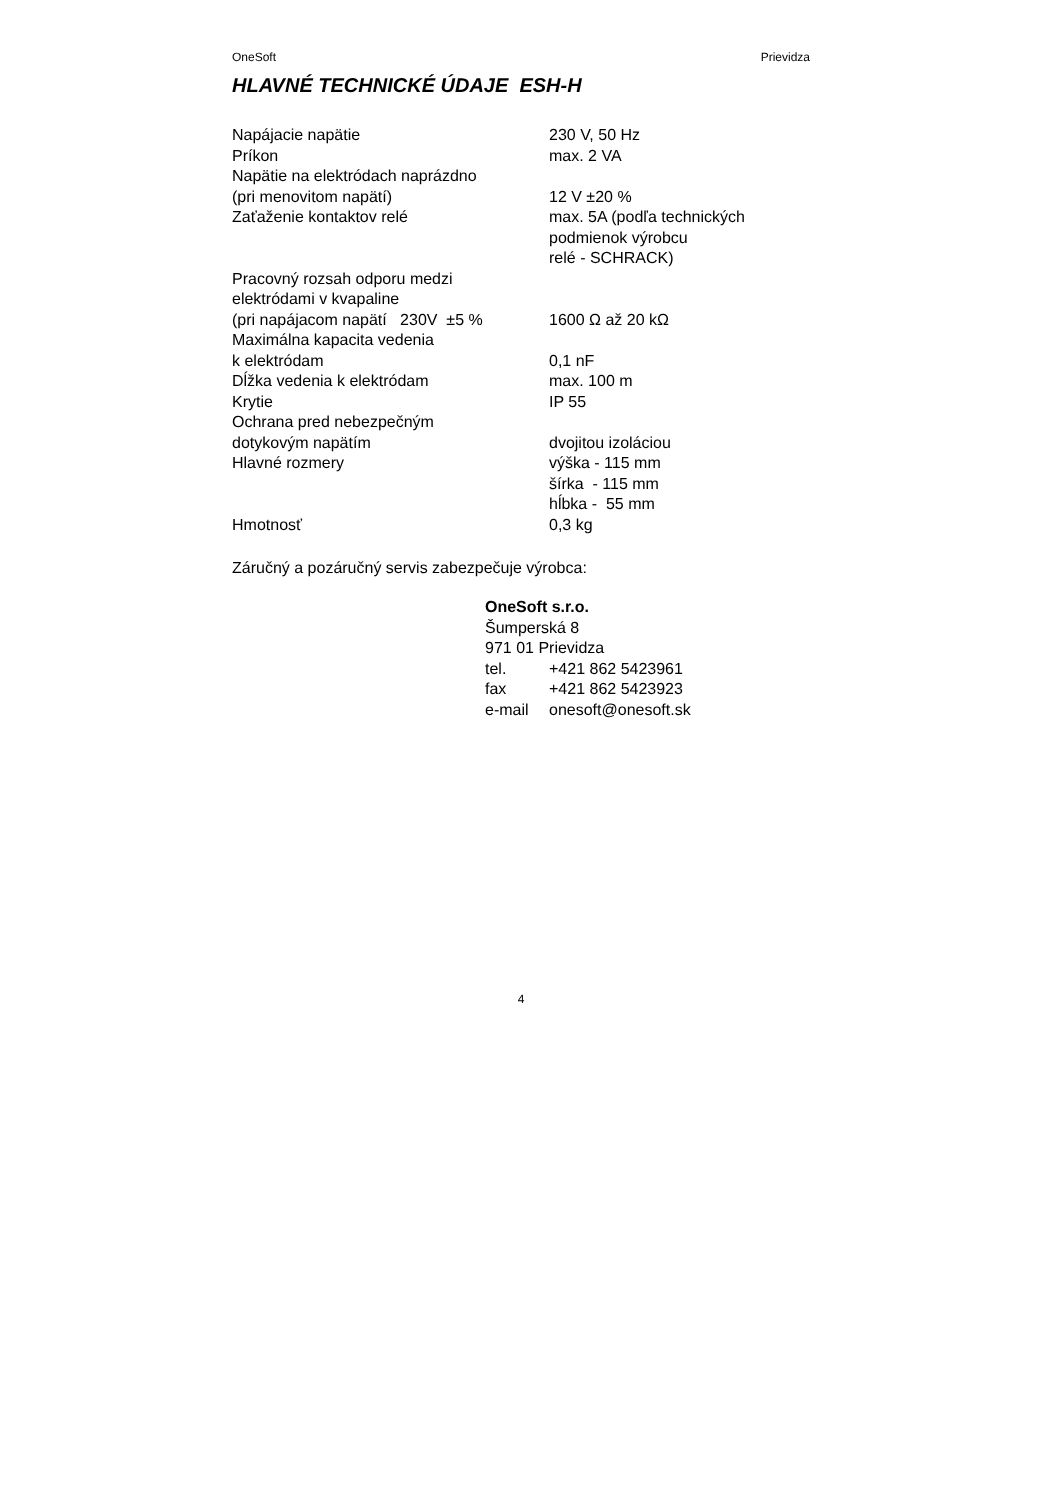OneSoft Prievidza
HLAVNÉ TECHNICKÉ ÚDAJE ESH-H
| Napájacie napätie | 230 V, 50 Hz |
| Príkon | max. 2 VA |
| Napätie na elektródach naprázdno (pri menovitom napätí) | 12 V ±20 % |
| Zaťaženie kontaktov relé | max. 5A (podľa technických podmienok výrobcu relé - SCHRACK) |
| Pracovný rozsah odporu medzi elektródami v kvapaline (pri napájacom napätí 230V ±5 % | 1600 Ω až 20 kΩ |
| Maximálna kapacita vedenia k elektródam | 0,1 nF |
| Dĺžka vedenia k elektródam | max. 100 m |
| Krytie | IP 55 |
| Ochrana pred nebezpečným dotykovým napätím | dvojitou izoláciou |
| Hlavné rozmery | výška - 115 mm šírka - 115 mm hĺbka - 55 mm |
| Hmotnosť | 0,3 kg |
Záručný a pozáručný servis zabezpečuje výrobca:
OneSoft s.r.o.
Šumperská 8
971 01 Prievidza
| tel. | +421 862 5423961 |
| fax | +421 862 5423923 |
| e-mail | onesoft@onesoft.sk |
4